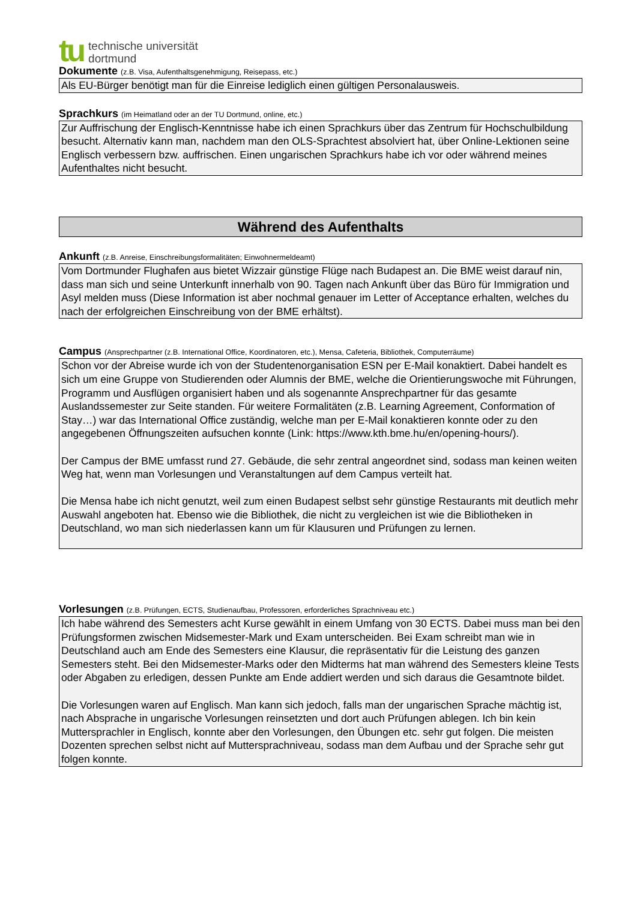tu
technische universität
dortmund
Dokumente (z.B. Visa, Aufenthaltsgenehmigung, Reisepass, etc.)
Als EU-Bürger benötigt man für die Einreise lediglich einen gültigen Personalausweis.
Sprachkurs (im Heimatland oder an der TU Dortmund, online, etc.)
Zur Auffrischung der Englisch-Kenntnisse habe ich einen Sprachkurs über das Zentrum für Hochschulbildung besucht. Alternativ kann man, nachdem man den OLS-Sprachtest absolviert hat, über Online-Lektionen seine Englisch verbessern bzw. auffrischen. Einen ungarischen Sprachkurs habe ich vor oder während meines Aufenthaltes nicht besucht.
Während des Aufenthalts
Ankunft (z.B. Anreise, Einschreibungsformalitäten; Einwohnermeldeamt)
Vom Dortmunder Flughafen aus bietet Wizzair günstige Flüge nach Budapest an. Die BME weist darauf nin, dass man sich und seine Unterkunft innerhalb von 90. Tagen nach Ankunft über das Büro für Immigration und Asyl melden muss (Diese Information ist aber nochmal genauer im Letter of Acceptance erhalten, welches du nach der erfolgreichen Einschreibung von der BME erhältst).
Campus (Ansprechpartner (z.B. International Office, Koordinatoren, etc.), Mensa, Cafeteria, Bibliothek, Computerräume)
Schon vor der Abreise wurde ich von der Studentenorganisation ESN per E-Mail konaktiert. Dabei handelt es sich um eine Gruppe von Studierenden oder Alumnis der BME, welche die Orientierungswoche mit Führungen, Programm und Ausflügen organisiert haben und als sogenannte Ansprechpartner für das gesamte Auslandssemester zur Seite standen. Für weitere Formalitäten (z.B. Learning Agreement, Conformation of Stay…) war das International Office zuständig, welche man per E-Mail konaktieren konnte oder zu den angegebenen Öffnungszeiten aufsuchen konnte (Link: https://www.kth.bme.hu/en/opening-hours/).
Der Campus der BME umfasst rund 27. Gebäude, die sehr zentral angeordnet sind, sodass man keinen weiten Weg hat, wenn man Vorlesungen und Veranstaltungen auf dem Campus verteilt hat.
Die Mensa habe ich nicht genutzt, weil zum einen Budapest selbst sehr günstige Restaurants mit deutlich mehr Auswahl angeboten hat. Ebenso wie die Bibliothek, die nicht zu vergleichen ist wie die Bibliotheken in Deutschland, wo man sich niederlassen kann um für Klausuren und Prüfungen zu lernen.
Vorlesungen (z.B. Prüfungen, ECTS, Studienaufbau, Professoren, erforderliches Sprachniveau etc.)
Ich habe während des Semesters acht Kurse gewählt in einem Umfang von 30 ECTS. Dabei muss man bei den Prüfungsformen zwischen Midsemester-Mark und Exam unterscheiden. Bei Exam schreibt man wie in Deutschland auch am Ende des Semesters eine Klausur, die repräsentativ für die Leistung des ganzen Semesters steht. Bei den Midsemester-Marks oder den Midterms hat man während des Semesters kleine Tests oder Abgaben zu erledigen, dessen Punkte am Ende addiert werden und sich daraus die Gesamtnote bildet.
Die Vorlesungen waren auf Englisch. Man kann sich jedoch, falls man der ungarischen Sprache mächtig ist, nach Absprache in ungarische Vorlesungen reinsetzten und dort auch Prüfungen ablegen. Ich bin kein Muttersprachler in Englisch, konnte aber den Vorlesungen, den Übungen etc. sehr gut folgen. Die meisten Dozenten sprechen selbst nicht auf Muttersprachniveau, sodass man dem Aufbau und der Sprache sehr gut folgen konnte.